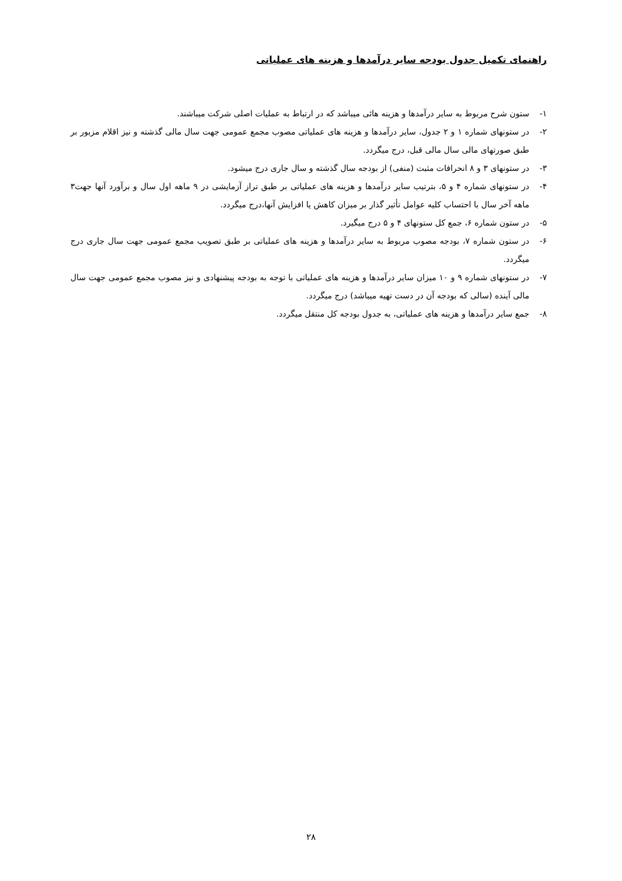راهنمای تکمیل جدول بودجه سایر درآمدها و هزینه های عملیاتی
۱- ستون شرح مربوط به سایر درآمدها و هزینه هائی میباشد که در ارتباط به عملیات اصلی شرکت میباشند.
۲- در ستونهای شماره ۱ و ۲ جدول، سایر درآمدها و هزینه های عملیاتی مصوب مجمع عمومی جهت سال مالی گذشته و نیز اقلام مزبور بر طبق صورتهای مالی سال مالی قبل، درج میگردد.
۳- در ستونهای ۳ و ۸ انحرافات مثبت (منفی) از بودجه سال گذشته و سال جاری درج میشود.
۴- در ستونهای شماره ۴ و ۵، بترتیب سایر درآمدها و هزینه های عملیاتی بر طبق تراز آزمایشی در ۹ ماهه اول سال و برآورد آنها جهت۳ ماهه آخر سال با احتساب کلیه عوامل تأثیر گذار بر میزان کاهش یا افزایش آنها،درج میگردد.
۵- در ستون شماره ۶، جمع کل ستونهای ۴ و ۵ درج میگیرد.
۶- در ستون شماره ۷، بودجه مصوب مربوط به سایر درآمدها و هزینه های عملیاتی بر طبق تصویب مجمع عمومی جهت سال جاری درج میگردد.
۷- در ستونهای شماره ۹ و ۱۰ میزان سایر درآمدها و هزینه های عملیاتی با توجه به بودجه پیشنهادی و نیز مصوب مجمع عمومی جهت سال مالی آینده (سالی که بودجه آن در دست تهیه میباشد) درج میگردد.
۸- جمع سایر درآمدها و هزینه های عملیاتی، به جدول بودجه کل منتقل میگردد.
۲۸